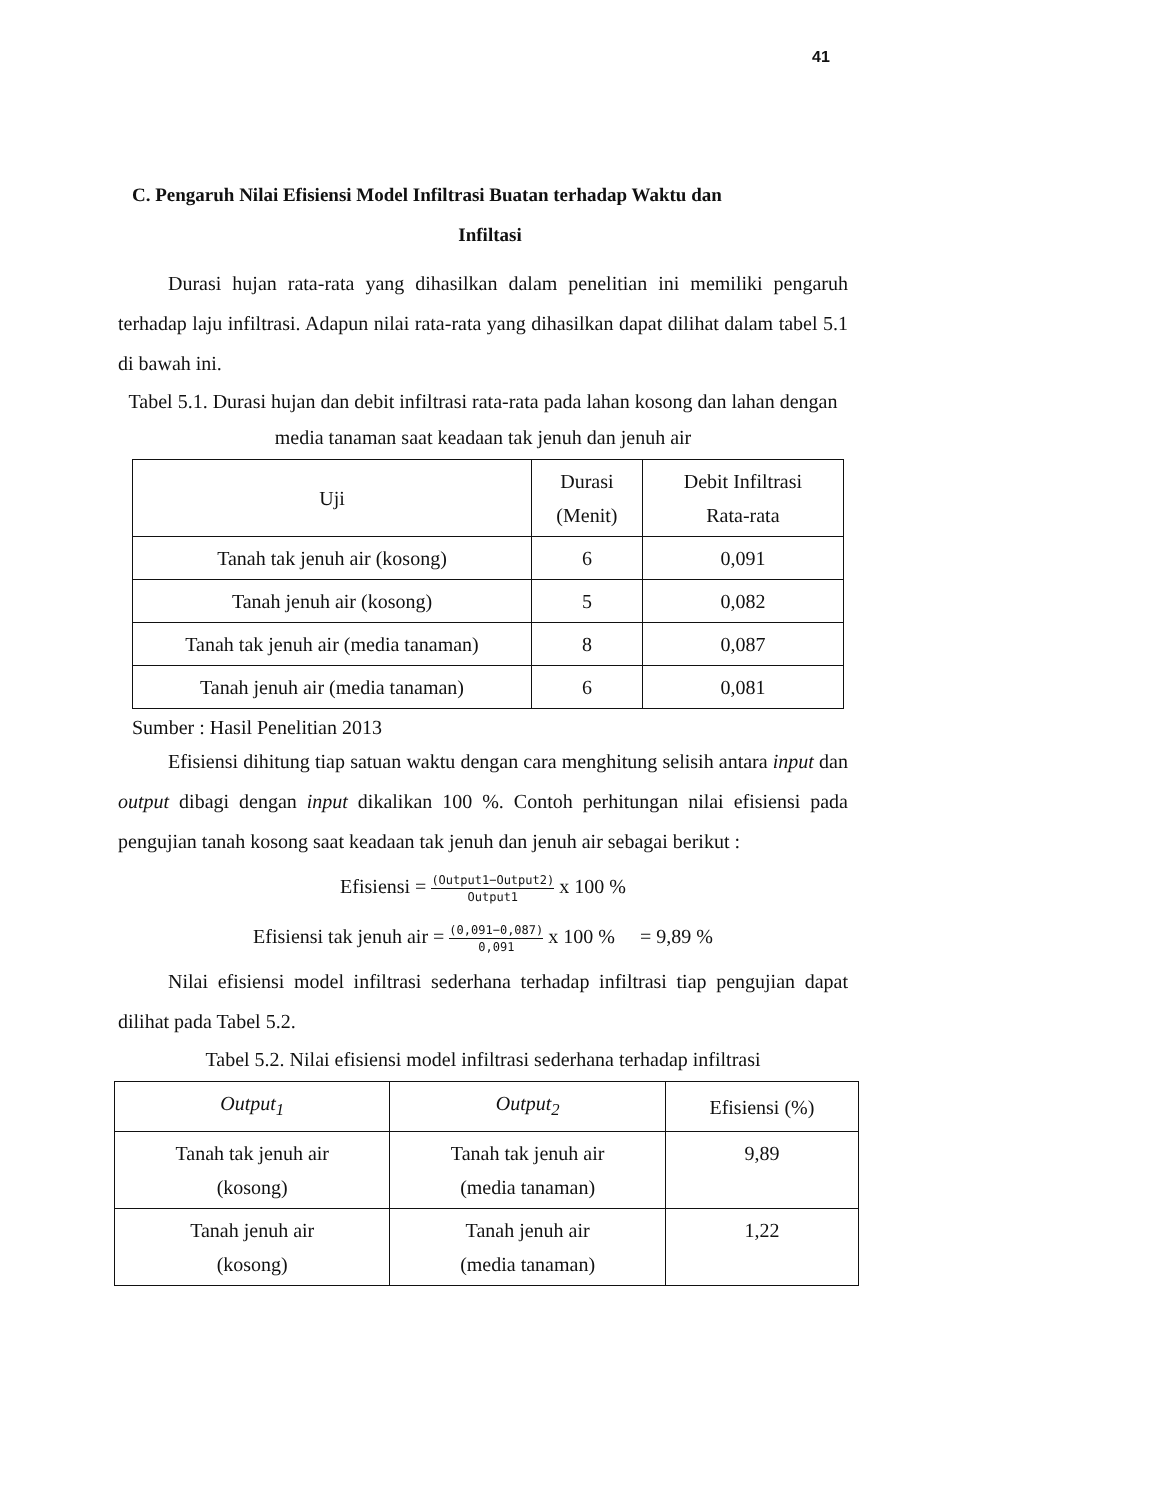41
C. Pengaruh Nilai Efisiensi Model Infiltrasi Buatan terhadap Waktu dan
Infiltasi
Durasi hujan rata-rata yang dihasilkan dalam penelitian ini memiliki pengaruh terhadap laju infiltrasi. Adapun nilai rata-rata yang dihasilkan dapat dilihat dalam tabel 5.1 di bawah ini.
Tabel 5.1. Durasi hujan dan debit infiltrasi rata-rata pada lahan kosong dan lahan dengan media tanaman saat keadaan tak jenuh dan jenuh air
| Uji | Durasi (Menit) | Debit Infiltrasi Rata-rata |
| --- | --- | --- |
| Tanah tak jenuh air (kosong) | 6 | 0,091 |
| Tanah jenuh air (kosong) | 5 | 0,082 |
| Tanah tak jenuh air (media tanaman) | 8 | 0,087 |
| Tanah jenuh air (media tanaman) | 6 | 0,081 |
Sumber : Hasil Penelitian 2013
Efisiensi dihitung tiap satuan waktu dengan cara menghitung selisih antara input dan output dibagi dengan input dikalikan 100 %. Contoh perhitungan nilai efisiensi pada pengujian tanah kosong saat keadaan tak jenuh dan jenuh air sebagai berikut :
Efisiensi = (Output1−Output2) Output1 x 100 %
Efisiensi tak jenuh air = (0,091−0,087) 0,091 x 100 % = 9,89 %
Nilai efisiensi model infiltrasi sederhana terhadap infiltrasi tiap pengujian dapat dilihat pada Tabel 5.2.
Tabel 5.2. Nilai efisiensi model infiltrasi sederhana terhadap infiltrasi
| Output<sub>1</sub> | Output<sub>2</sub> | Efisiensi (%) |
| --- | --- | --- |
| Tanah tak jenuh air (kosong) | Tanah tak jenuh air (media tanaman) | 9,89 |
| Tanah jenuh air (kosong) | Tanah jenuh air (media tanaman) | 1,22 |